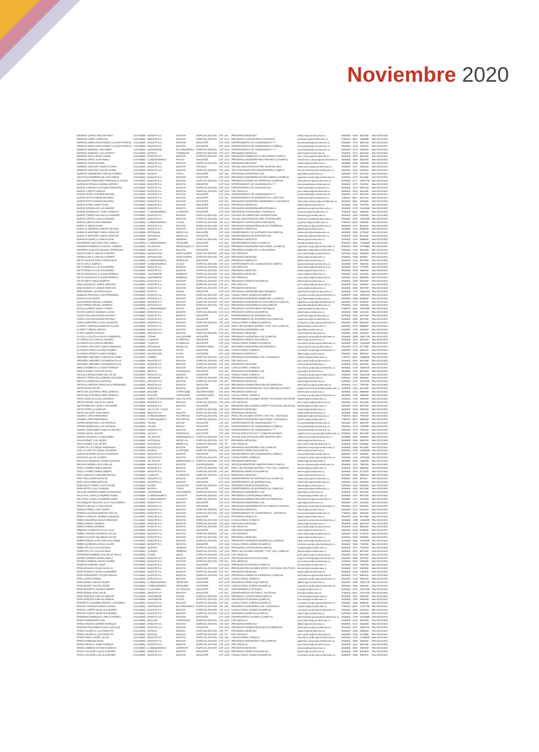Noviembre 2020
| MORENO GOMEZ HECTOR RAUL | COLOMBIA | BOGOTA D.C. | BOGOTA | ESPECIALIZACION | CAT_ASI | PREGRADO MEDICINA | medicina@unimilitar.edu.co | 6500000 - 2048 | 3567200 | Res 0010/2020 |
| MORENO LOPEZ CAROLINA | COLOMBIA | BOGOTA D.C. | BOGOTA | ESPECIALIZACION | CAT_AUX | PREGRADO CONTADURIA A DISTANCIA | cpdistancia@unimilitar.edu.co | 7480333 - 6841 | 4463008 | Res 0010/2020 |
| MORENO MARULANDA MARIA CLAUDIA PATRICIA | COLOMBIA | BOGOTA D.C. | BOGOTA | MAGISTER | CAT_ASO | DEPARTAMENTO DE HUMANIDADES **** | humanidades@unimilitar.edu.co | 6500000 - 3179 | 3870400 | Res 0010/2020 |
| MORENO MARULANDA MARIA CLAUDIA PATRICIA | COLOMBIA | BOGOTA D.C. | BOGOTA | MAGISTER | CAT_ASO | DEPARTAMENTO DE HUMANIDADES CAMPUS | humanidades@unimilitar.edu.co | 6500000 - 3179 | 1935200 | Res 0010/2020 |
| MORENO MORENO LINA MARIA | COLOMBIA | SANTANDER | BUCARAMANGA | ESPECIALIZACION | CAT_AUX | DEPARTAMENTO DE HUMANIDADES **** | humanidades@unimilitar.edu.co | 6500000 - 3179 | 2960000 | Res 0010/2020 |
| MORENO MORENO LUIS AGAPITO | COLOMBIA | BOYACA | TURMEQUE | ESPECIALIZACION | CAT_AUX | PREGRADO DERECHO | derecho@unimilitar.edu.co | 6500000 - 1244 | 5624000 | Res 0010/2020 |
| MORENO NIEZA JENNY ISABEL | COLOMBIA | BOGOTA D.C. | BOGOTA | ESPECIALIZACION | CAT_ASO | PREGRADO ADMON DE LA SEGURIDAD CAMPUS | asso.campus@unimilitar.edu.co | 6500000 - 3093 | 3870400 | Res 0010/2020 |
| MORENO ORTIZ JUAN PABLO | COLOMBIA | CUNDINAMARCA | PACHO | MAGISTER | CAT_AUX | PREGRADO INGENIERIA MECATRONICA (CAMPUS) | mecatronica.campus@unimilitar.edu.co | 6500000 - 3009 | 9620000 | Res 0010/2020 |
| MORENO SAENZ ROGER | COLOMBIA | BOGOTA D.C. | BOGOTA | ESPECIALIZACION | CAT_AUX | PREGRADO MEDICINA | medicina@unimilitar.edu.co | 6500000 - 2048 | 4440000 | Res 0010/2020 |
| MORENO SANCHEZ JAIME OCTAVIO | COLOMBIA | BOGOTA D.C. | BOGOTA | TECNICO | CAT_AUX | TECNOLOGIA ATENCION PRE HOSPITALARIA | medicina.social@unimilitar.edu.co | 6500000 - 3197 | 2960000 | Res 0010/2020 |
| MORENO SANCHEZ OSCAR JAVIER | COLOMBIA | BOGOTA D.C. | BOGOTA | ESPECIALIZACION | CAT_AUX | SECCION BIENESTAR UNIVERSITARIO CAMPUS | seccion.bienestar@unimilitar.edu.co | 6500000 - 3310 | 5328000 | Res 0010/2020 |
| MORENO SARMIENTO CARLOS ANDRES | COLOMBIA | BOYACA | TUNJA | MAGISTER | CAT_ASI | PREGRADO INGENIERIA CIVIL | ingcivil@unimilitar.edu.co | 6500000 - 1276 | 2675400 | Res 0010/2020 |
| MOSCOSO BARRERA WILLIAM DANIEL | COLOMBIA | BOGOTA D.C. | BOGOTA | MAGISTER | CAT_ASO | PREGRADO INGENIERIA DE MULTIMEDIA (CAMPUS) | ingenieria.campus@unimilitar.edu.co | 6500000 - 3247 | 5613380 | Res 0010/2020 |
| MOSQUERA FERNANDEZ FRANCISCO JAVIER | COLOMBIA | BOGOTA D.C. | BOGOTA | ESPECIALIZACION | CAT_ASO | PREGRADO ADMON DE EMPRESAS (CAMPUS) | administracion@unimilitar.edu.co | 6500000 - 1317 | 10837120 | Res 0010/2020 |
| MUÑOZ BUITRAGO DARWIN ARTURO | COLOMBIA | BOGOTA D.C. | BOGOTA | MAGISTER | CAT_ASO | DEPARTAMENTO DE HUMANIDADES **** | humanidades@unimilitar.edu.co | 6500000 - 3179 | 7353760 | Res 0010/2020 |
| MUÑOZ CHIPATECUA EDWIN FERNANDO | COLOMBIA | BOGOTA D.C. | BOGOTA | ESPECIALIZACION | CAT_AUX | DEPARTAMENTO DE MATEMATICAS | matematicas@unimilitar.edu.co | 6500000 - 1520 | 9095440 | Res 0010/2020 |
| MUÑOZ CORTES HAROLD | COLOMBIA | BOGOTA D.C. | BOGOTA | ESPECIALIZACION | CAT_AUX | ESP. MEDICAS | post.medicina@unimilitar.edu.co | 6500000 - 2042 | 4644480 | Res 0010/2020 |
| MUÑOZ MURILLO EDWIN ARTURO | COLOMBIA | BOGOTA D.C. | BOGOTA | MAGISTER | CAT_ASO | DEPARTAMENTO DE HUMANIDADES **** | humanidades@unimilitar.edu.co | 6500000 - 3179 | 3870400 | Res 0010/2020 |
| MUÑOZ REYES FABIAN RICARDO | COLOMBIA | BOGOTA D.C. | BOGOTA | MAGISTER | CAT_ASI | DEPARTAMENTO DE MATEMATICAS - DIST 2013 | matematicas@unimilitar.edu.co | 7480333 - 6841 | 9621440 | Res 0010/2020 |
| MUÑOZ REYES FABIAN RICARDO | COLOMBIA | BOGOTA D.C. | BOGOTA | MAGISTER | CAT_ASI | PREGRADO INGENIERIA INFORMATICA A DISTANCIA | informatica.distancia@unimilitar.edu.co | 6500000 - 8001 | 2407860 | Res 0010/2020 |
| MUÑOZ RIAÑO JAIME ELKIM | COLOMBIA | BOGOTA D.C. | BOGOTA | MAGISTER | CAT_ASO | PREGRADO DERECHO | derecho@unimilitar.edu.co | 6500000 - 1244 | 7353760 | Res 0010/2020 |
| MUÑOZ RODRIGUEZ ALEJANDRO | COLOMBIA | BOGOTA D.C. | BOGOTA | MAGISTER | CAT_ASO | PREGRADO INGENIERIA MECATRONICA | ingmecatronica@unimilitar.edu.co | 6500000 - 1279 | 13449640 | Res 0010/2020 |
| MUÑOZ RODRIGUEZ YENNY MARILYN | COLOMBIA | CUNDINAMARCA | GUATAVITA | MAGISTER | CAT_ASO | PREGRADO CONTADURIA A DISTANCIA | cpdistancia@unimilitar.edu.co | 7480333 - 6841 | 3483360 | Res 0010/2020 |
| MUÑOZ TORRES WILSON ALEXANDER | COLOMBIA | BOGOTA D.C. | BOGOTA | ESPECIALIZACION | CAT_AUX | DIVISION DE BIENESTAR UNIVERSITARIO | bienestar@unimilitar.edu.co | 6500000 - 1060 | 5328000 | Res 0010/2020 |
| MUÑOZ ZAPATA LUIS ALEJANDRO | COLOMBIA | BOGOTA D.C. | BOGOTA | ESPECIALIZACION | CAT_AUX | TECNOLOGIA ATENCION PRE HOSPITALARIA | medicina.social@unimilitar.edu.co | 6500000 - 3197 | 12950000 | Res 0010/2020 |
| MURCIA GRACIA ANA TRINIDAD | COLOMBIA | CUNDINAMARCA | CAJICA | ESPECIALIZACION | CAT_AUX | PREGRADO CONTADURIA A DISTANCIA | cpdistancia@unimilitar.edu.co | 7480333 - 6841 | 5328000 | Res 0010/2020 |
| MURILLO JORGE ISAAC | COLOMBIA | BOGOTA D.C. | BOGOTA | ESPECIALIZACION | CAT_AUX | PREGRADO ADMINISTRACION DE EMPRESAS | administracion@unimilitar.edu.co | 6500000 - 1317 | 5624000 | Res 0010/2020 |
| MURILLO HERRERA MARTHA HELENA | COLOMBIA | BOGOTA D.C. | BOGOTA | ESPECIALIZACION | CAT_AUX | PREGRADO DERECHO | derecho@unimilitar.edu.co | 6500000 - 1244 | 8288000 | Res 0010/2020 |
| MURILLO MARTINEZ SOFIA LEONILDE | COLOMBIA | ANTIOQUIA | MEDELLIN | MAGISTER | CAT_ASO | DEPARTAMENTO DE MATEMATICAS (CAMPUS) | matematicas@unimilitar.edu.co | 6500000 - 3055 | 3775640 | Res 0010/2020 |
| MURILLO MARTINEZ SOFIA LEONILDE | COLOMBIA | ANTIOQUIA | MEDELLIN | MAGISTER | CAT_ASO | DEPARTAMENTO DE MATEMATICAS | matematicas@unimilitar.edu.co | 6500000 - 1520 | 5613380 | Res 0010/2020 |
| NARANJO MURILLO MARIA GLENI | COLOMBIA | QUINDIO | ARMENIA | ESPECIALIZACION | CAT_AUX | PREGRADO DERECHO | derecho@unimilitar.edu.co | 6500000 - 1244 | 8288000 | Res 0010/2020 |
| NAVARRETE QUECHAN IVAN CAMILO | COLOMBIA | CUNDINAMARCA | ZIPAQUIRA | MAGISTER | CAT_ASI | DEPARTAMENTO FISICA (CAMPUS) | fisica@unimilitar.edu.co | 6500000 - 3052 | 12198640 | Res 0010/2020 |
| NAVARRO ROMERO ELISA DEL CARMEN | COLOMBIA | ATLANTICO | BARRANQUILLA | MAGISTER | CAT_ASO | PREGRADO INGENIERIA INDUSTRIAL (CAMPUS) | ingenieria.campus@unimilitar.edu.co | 6500000 - 3245 | 12578800 | Res 0010/2020 |
| NAVARRO SANCHEZ MANUEL FERNANDO | COLOMBIA | BOGOTA D.C. | BOGOTA | MAGISTER | CAT_ASO | PREGRADO ADMON DE LA SEGURIDAD | seguridad.integral@unimilitar.edu.co | 6500000 - 1346 | 3870400 | Res 0010/2020 |
| NIEBLES POLO CARLOS ALBERTO | COLOMBIA | MAGDALENA | SANTA MARTA | ESPECIALIZACION | CAT_ASO | ESP. MEDICAS | post.medicina@unimilitar.edu.co | 6500000 - 2042 | 3483360 | Res 0010/2020 |
| NIEBLES POLO CARLOS ALBERTO | COLOMBIA | MAGDALENA | SANTA MARTA | ESPECIALIZACION | CAT_ASO | PREGRADO MEDICINA | medicina@unimilitar.edu.co | 6500000 - 2048 | 967680 | Res 0010/2020 |
| NIETO ASSACIA PAOLO FRANCISCO | COLOMBIA | CUNDINAMARCA | NEMOCON | MAGISTER | CAT_ASO | PREGRADO DERECHO | derecho@unimilitar.edu.co | 6500000 - 1244 | 5613380 | Res 0010/2020 |
| NIETO AYALA MARTHA | COLOMBIA | CUNDINAMARCA | CAJICA | ESPECIALIZACION | CAT_AUX | DEPARTAMENTO DE HUMANIDADES CAMPUS | humanidades@unimilitar.edu.co | 6500000 - 3179 | 2960000 | Res 0010/2020 |
| NIETO BONILLA LUIS ALEJANDRO | COLOMBIA | BOGOTA D.C. | BOGOTA | ESPECIALIZACION | CAT_AUX | ESP. MEDICAS | post.medicina@unimilitar.edu.co | 6500000 - 2042 | 1776000 | Res 0010/2020 |
| NIETO BONILLA LUIS ALEJANDRO | COLOMBIA | BOGOTA D.C. | BOGOTA | ESPECIALIZACION | CAT_AUX | PREGRADO MEDICINA | medicina@unimilitar.edu.co | 6500000 - 2048 | 2960000 | Res 0010/2020 |
| NIETO GONZALEZ CLAUDIA PATRICIA | COLOMBIA | SANTANDER | BARBOSA | ESPECIALIZACION | CAT_ASO | PREGRADO MEDICINA | medicina@unimilitar.edu.co | 6500000 - 2048 | 1935200 | Res 0010/2020 |
| NIETO GONZALEZ CLAUDIA PATRICIA | COLOMBIA | SANTANDER | BARBOSA | ESPECIALIZACION | CAT_ASO | ESP. MEDICAS | post.medicina@unimilitar.edu.co | 6500000 - 2042 | 5805600 | Res 0010/2020 |
| NIETO NIETO SONIA MARITZA | COLOMBIA | BOGOTA D.C. | BOGOTA | ESPECIALIZACION | CAT_AUX | PREGRADO DERECHO(CAMPUS) | derecho@unimilitar.edu.co | 6500000 - 3199 | 5920000 | Res 0010/2020 |
| NIÑO GONZALEZ JORGE ERNESTO | COLOMBIA | BOGOTA D.C. | BOGOTA | ESPECIALIZACION | CAT_ASI | ESP. MEDICAS | post.medicina@unimilitar.edu.co | 6500000 - 2042 | 5350800 | Res 0010/2020 |
| NIÑO GONZALEZ JORGE ERNESTO | COLOMBIA | BOGOTA D.C. | BOGOTA | ESPECIALIZACION | CAT_ASI | PREGRADO MEDICINA | medicina@unimilitar.edu.co | 6500000 - 2048 | 3567200 | Res 0010/2020 |
| NIÑO SIERRA LUIS FRANCISCO | COLOMBIA | BOYACA | NOBSA | MAGISTER | CAT_ASO | PREGRADO INGENIERIA MECATRONICA | ingmecatronica@unimilitar.edu.co | 6500000 - 1279 | 16062160 | Res 0010/2020 |
| NORIEGA PACHECO LUIS FERNANDO | COLOMBIA | BOGOTA D.C. | BOGOTA | ESPECIALIZACION | CAT_AUX | CONSULTORIO JURIDICO(CAMPUS) | consultorio.juridico@unimilitar.edu.co | 6500000 - 3206 | 10952000 | Res 0010/2020 |
| NOSSA SILVA DANIEL | COLOMBIA | BOGOTA D.C. | BOGOTA | ESPECIALIZACION | CAT_AUX | PREGRADO INGENIERIA AMBIENTAL (CAMPUS) | ing.ambiental@unimilitar.edu.co | 6500000 - 3008 | 8288000 | Res 0010/2020 |
| NOVA PARDO MIGUEL ALFREDO | COLOMBIA | BOGOTA D.C. | BOGOTA | ESPECIALIZACION | CAT_AUX | PREGRADO INGENIERIA DE MULTIMEDIA (CAMPUS) | ingenieria.campus@unimilitar.edu.co | 6500000 - 3247 | 6290000 | Res 0010/2020 |
| NOVA PARDO MIGUEL ALFREDO | COLOMBIA | BOGOTA D.C. | BOGOTA | ESPECIALIZACION | CAT_AUX | PREGRADO INGENIERIA EN MULTIMEDIA | ingmultimedia@unimilitar.edu.co | 6500000 - 1283 | 4292000 | Res 0010/2020 |
| NOVOA SUAREZ NANCY YADIRA | COLOMBIA | CUNDINAMARCA | PACHO | MAGISTER | CAT_AUX | PREGRADO CONTADURIA A DISTANCIA | cpdistancia@unimilitar.edu.co | 7480333 - 6841 | 10450080 | Res 0010/2020 |
| NOVOA SUAREZ SANDRA LILIANA | COLOMBIA | BOGOTA D.C. | BOGOTA | ESPECIALIZACION | CAT_AUX | PREGRADO DERECHO(CAMPUS) | derecho@unimilitar.edu.co | 6500000 - 3199 | 5624000 | Res 0010/2020 |
| OJEDA OTALORA INGRID MAYERLY | COLOMBIA | BOGOTA D.C. | BOGOTA | MAGISTER | CAT_ASI | DEPARTAMENTO DE MATEMATICAS | matematicas@unimilitar.edu.co | 6500000 - 1520 | 9975360 | Res 0010/2020 |
| OJEDA OTALORA INGRID MAYERLY | COLOMBIA | BOGOTA D.C. | BOGOTA | MAGISTER | CAT_ASI | DEPARTAMENTO DE MATEMATICAS (CAMPUS) | matematicas@unimilitar.edu.co | 6500000 - 3055 | 9975360 | Res 0010/2020 |
| OJEDA QUINTERO JULIAN MAURICIO | COLOMBIA | BOGOTA D.C. | BOGOTA | ESPECIALIZACION | CAT_AUX | CONSULTORIO JURIDICO(CAMPUS) | consultorio.juridico@unimilitar.edu.co | 6500000 - 3206 | 5624000 | Res 0010/2020 |
| OLARTE CARDENAS MARTHA LILIANA | COLOMBIA | BOGOTA D.C. | BOGOTA | MAGISTER | CAT_ASO | PREG. RELACIONES INTERN. Y EST. POL (CAMPUS) | relinternal@unimilitar.edu.co | 6500000 - 3033 | 8288000 | Res 0010/2020 |
| OLARTE TORRES SERGIO | COLOMBIA | BOGOTA D.C. | BOGOTA | MAGISTER | CAT_ASI | PREGRADO INGENIERIA CIVIL | ingcivil@unimilitar.edu.co | 6500000 - 1276 | 4304820 | Res 0010/2020 |
| OLAYA JURADO JESSICA | COLOMBIA | BOGOTA D.C. | BOGOTA | ESPECIALIZACION | CAT_AUX | PREGRADO MEDICINA | medicina@unimilitar.edu.co | 6500000 - 2048 | 2960000 | Res 0010/2020 |
| OLIVELLA ZULETA CARLOS HUMBERTO | COLOMBIA | CESAR | VALLEDUPAR | MAGISTER | CAT_ASO | PREGRADO INGENIERIA CIVIL(CAMPUS) | ingenieria.campus@unimilitar.edu.co | 6500000 - 3008 | 10837120 | Res 0010/2020 |
| OLIVEROS AYA CARLOS ANDRES | COLOMBIA | CAQUETA | FLORENCIA | MAGISTER | CAT_ASO | PREGRADO DERECHO(CAMPUS) | derecho@unimilitar.edu.co | 6500000 - 3199 | 3870400 | Res 0010/2020 |
| OLIVEROS AYA CARLOS ANDRES | COLOMBIA | CAQUETA | FLORENCIA | MAGISTER | CAT_ASO | CONSULTORIO JURIDICO(CAMPUS) | consultorio.juridico@unimilitar.edu.co | 6500000 - 3206 | 13449640 | Res 0010/2020 |
| OLIVEROS HINCAPIE JORGE ARMANDO | COLOMBIA | ANTIOQUIA | MEDELLIN | UNIVERSITARIO | CAT_ASI | PREGRADO INGENIERIA MECATRONICA | ingmecatronica@unimilitar.edu.co | 6500000 - 1279 | 6777680 | Res 0010/2020 |
| OLIVEROS PEREZ ALVARO ANDRES | COLOMBIA | MAGDALENA | PLATO | MAGISTER | CAT_ASO | CONSULTORIO JURIDICO | consultorio.juridico@unimilitar.edu.co | 6500000 - 1239 | 9095440 | Res 0010/2020 |
| OLIVEROS PEREZ ALVARO ANDRES | COLOMBIA | MAGDALENA | PLATO | MAGISTER | CAT_ASO | PREGRADO DERECHO | derecho@unimilitar.edu.co | 6500000 - 1244 | 3870400 | Res 0010/2020 |
| ORDOÑEZ ORDOÑEZ CHRISTIAN LARRY | COLOMBIA | NARIÑO | PASTO | ESPECIALIZACION | CAT_AUX | PREGRADO INGENIERIA CIVIL A DISTANCIA | icdistancia@unimilitar.edu.co | 7480333 - 6841 | 11988000 | Res 0010/2020 |
| ORDOÑEZ ORDOÑEZ LEONARDO ELIAS | COLOMBIA | BOGOTA D.C. | BOGOTA | ESPECIALIZACION | CAT_ASO | ESP. MEDICAS | post.medicina@unimilitar.edu.co | 6500000 - 2042 | 4644480 | Res 0010/2020 |
| ORDOÑEZ ORDOÑEZ LEONARDO ELIAS | COLOMBIA | BOGOTA D.C. | BOGOTA | ESPECIALIZACION | CAT_ASO | PREGRADO MEDICINA | medicina@unimilitar.edu.co | 6500000 - 2048 | 3870400 | Res 0010/2020 |
| ORDUZ BARRETO CLAUDIA PATRICIA | COLOMBIA | BOGOTA D.C. | BOGOTA | ESPECIALIZACION | CAT_ASO | CONSULTORIO JURIDICO | consultorio.juridico@unimilitar.edu.co | 6500000 - 1239 | 16062160 | Res 0010/2020 |
| ORDUZ GOMEZ JOHN OCTAVIO | COLOMBIA | BOYACA | SOGAMOSO | MAGISTER | CAT_ASI | PREGRADO INGENIERIA CIVIL | ingcivil@unimilitar.edu.co | 6500000 - 1276 | 8224600 | Res 0010/2020 |
| ORJUELA BOSSA MARIA DEL PILAR | COLOMBIA | BOGOTA D.C. | BOGOTA | MAGISTER | CAT_ASO | CONSULTORIO JURIDICO | consultorio.juridico@unimilitar.edu.co | 6500000 - 1239 | 16062160 | Res 0010/2020 |
| OROZCO PEÑALOZA GERMAN EDUARDO | COLOMBIA | ANTIOQUIA | MEDELLIN | ESPECIALIZACION | CAT_AUX | PREGRADO INGENIERIA CIVIL | ingcivil@unimilitar.edu.co | 6500000 - 1276 | 6956000 | Res 0010/2020 |
| ORTEGA CARDENAS ALFONSO | COLOMBIA | BOGOTA D.C. | BOGOTA | ESPECIALIZACION | CAT_TIT | PREGRADO DERECHO | derecho@unimilitar.edu.co | 6500000 - 1244 | 15115520 | Res 0010/2020 |
| ORTEGA HURTADO FRANCISCO FERNANDO | COLOMBIA | BOGOTA D.C. | BOGOTA | MAGISTER | CAT_ASO | PREGRADO ADMINISTRACION DE EMPRESAS | administracion@unimilitar.edu.co | 6500000 - 1317 | 7353760 | Res 0010/2020 |
| ORTIZ DIEGO FELIPE | COLOMBIA | BOGOTA D.C. | BOGOTA | MAGISTER | CAT_ASO | PREGRADO INGENIERIA DE TELECOMUNICACIONES | ingtelecomunicaciones@unimilitar.edu.co | 6500000 - 1282 | 5613380 | Res 0010/2020 |
| ORTIZ BALLESTEROS ARIEL MARCIAL | COLOMBIA | BOLIVAR | CARTAGENA | UNIVERSITARIO | CAT_AUX | PREGRADO DERECHO | derecho@unimilitar.edu.co | 6500000 - 1244 | 8288000 | Res 0010/2020 |
| ORTIZ BALLESTEROS ARIEL MARCIAL | COLOMBIA | BOLIVAR | CARTAGENA | UNIVERSITARIO | CAT_AUX | CONSULTORIO JURIDICO | consultorio.juridico@unimilitar.edu.co | 6500000 - 1239 | 4958000 | Res 0010/2020 |
| ORTIZ CONCHA HUGO MAURICIO | COLOMBIA | NORTE DE SANTANDER | SAN CALIXTO | MAGISTER | CAT_AUX | PREGRADO RELACIONES INTER Y ESTUDIOS POLITICOS | relinternal@unimilitar.edu.co | 6500000 - 1344 | 2960000 | Res 0010/2020 |
| ORTIZ ESPINEL DOUGLAS OMAR | COLOMBIA | BOGOTA D.C. | BOGOTA | ESPECIALIZACION | CAT_ASO | ESP. MEDICAS | post.medicina@unimilitar.edu.co | 6500000 - 2042 | 4644480 | Res 0010/2020 |
| ORTIZ MORALES JENNY CATHERINE | COLOMBIA | BOGOTA D.C. | BOGOTA | MAGISTER | CAT_ASI | PREGRADO RELACIONES INTER Y ESTUDIOS POLITICOS | relinternal@unimilitar.edu.co | 6500000 - 1344 | 3567200 | Res 0010/2020 |
| ORTIZ PORTILLA MARISOL | COLOMBIA | VALLE DEL CAUCA | CALI | ESPECIALIZACION | CAT_AUX | PREGRADO MEDICINA | medicina@unimilitar.edu.co | 6500000 - 2048 | 2960000 | Res 0010/2020 |
| ORTIZ SALAZAR JUAN PABLO | COLOMBIA | BOGOTA D.C. | BOGOTA | ESPECIALIZACION | CAT_ASO | PREGRADO MEDICINA | medicina@unimilitar.edu.co | 6500000 - 2048 | 1935200 | Res 0010/2020 |
| OSORIO LOPEZ BERNARDO | COLOMBIA | CUNDINAMARCA | FACATATIVA | ESPECIALIZACION | CAT_AUX | PREG. RELACIONES INTER Y EST. POL. DISTANCIA | riepdistancia@unimilitar.edu.co | 7480333 - 6841 | 7992000 | Res 0010/2020 |
| OSORIO LOPEZ BERNARDO | COLOMBIA | CUNDINAMARCA | FACATATIVA | ESPECIALIZACION | CAT_AUX | PREGRADO INGENIERIA INDUSTRIAL A DISTANCIA | iidistancia@unimilitar.edu.co | 7480333 - 6841 | 3996000 | Res 0010/2020 |
| OSPINA BARRAGAN LUIS ANTONIO | COLOMBIA | TOLIMA | IBAGUE | MAGISTER | CAT_ASI | DEPARTAMENTO DE HUMANIDADES **** | humanidades@unimilitar.edu.co | 6500000 - 3179 | 3567200 | Res 0010/2020 |
| OSPINA BARRAGAN LUIS ANTONIO | COLOMBIA | TOLIMA | IBAGUE | MAGISTER | CAT_ASI | DEPARTAMENTO DE HUMANIDADES CAMPUS | humanidades@unimilitar.edu.co | 6500000 - 3179 | 1783600 | Res 0010/2020 |
| OSPINA HERNANDEZ CARLOS ARTURO | COLOMBIA | BOGOTA D.C. | BOGOTA | MAGISTER | CAT_ASO | DEPARTAMENTO DE HUMANIDADES **** | humanidades@unimilitar.edu.co | 6500000 - 3179 | 7353760 | Res 0010/2020 |
| OSPINA NAVAS JASSER | COLOMBIA | CALDAS | MANIZALES | MAGISTER | CAT_ASO | TECNOLOGIA EN ELECT Y COMUNICACIONES | ingtelecomunicaciones@unimilitar.edu.co | 6500000 - 1282 | 5613380 | Res 0010/2020 |
| OSPINA STAAEDN LILIANA MARIA | COLOMBIA | ATLANTICO | BARRANQUILLA | ESPECIALIZACION | CAT_AUX | TECNOLOGIA ATENCION PRE HOSPITALARIA | medicina.social@unimilitar.edu.co | 6500000 - 3197 | 2960000 | Res 0010/2020 |
| OSSA GOMEZ LUIS JAVIER | COLOMBIA | ANTIOQUIA | MEDELLIN | ESPECIALIZACION | CAT_TIT | PREGRADO MEDICINA | medicina@unimilitar.edu.co | 6500000 - 2048 | 2699200 | Res 0010/2020 |
| OSSA GOMEZ LUIS JAVIER | COLOMBIA | ANTIOQUIA | MEDELLIN | ESPECIALIZACION | CAT_TIT | ESP. MEDICAS | post.medicina@unimilitar.edu.co | 6500000 - 2042 | 6478080 | Res 0010/2020 |
| OTERO TELLEZ DIEGO FERNANDO | COLOMBIA | BOGOTA D.C. | BOGOTA | MAGISTER | CAT_ASO | PREGRADO INGENIERIA CIVIL(CAMPUS) | ingenieria.campus@unimilitar.edu.co | 6500000 - 3008 | 5613380 | Res 0010/2020 |
| OVALLE USECHE JORGE EDUARDO | COLOMBIA | BOYACA | GUATEQUE | ESPECIALIZACION | CAT_AUX | PREGRADO DERECHO(CAMPUS) | derecho@unimilitar.edu.co | 6500000 - 3199 | 10286000 | Res 0010/2020 |
| OVIEDO BOTERO SILVIA CONSTANZA | COLOMBIA | BOGOTA D.C. | BOGOTA | MAGISTER | CAT_AUX | DEPARTAMENTO DE HUMANIDADES CAMPUS | humanidades@unimilitar.edu.co | 6500000 - 3179 | 1628000 | Res 0010/2020 |
| PACHECO GALVIS YILIBER | COLOMBIA | BOGOTA D.C. | BOGOTA | ESPECIALIZACION | CAT_AUX | CONSULTORIO JURIDICO | consultorio.juridico@unimilitar.edu.co | 6500000 - 1239 | 12950000 | Res 0010/2020 |
| PACHECO MARQUEZ JAVIER ALFONSO | COLOMBIA | ATLANTICO | BARRANQUILLA | ESPECIALIZACION | CAT_AUX | PREGRADO MEDICINA | medicina@unimilitar.edu.co | 6500000 - 2048 | 1480000 | Res 0010/2020 |
| PACHON SIERRA JUAN CARLOS | COLOMBIA | BOGOTA D.C. | BOGOTA | UNIVERSITARIO | CAT_AUX | SECCION BIENESTAR UNIVERSITARIO CAMPUS | seccion.bienestar@unimilitar.edu.co | 6500000 - 3310 | 7992000 | Res 0010/2020 |
| PADILLA PEREZ MARIA XIMENA | COLOMBIA | BOGOTA D.C. | BOGOTA | ESPECIALIZACION | CAT_ASI | PREG. RELACIONES INTERN. Y EST. POL (CAMPUS) | relinternal@unimilitar.edu.co | 6500000 - 3033 | 9988160 | Res 0010/2020 |
| PADILLA PEREZ MARIA XIMENA | COLOMBIA | BOGOTA D.C. | BOGOTA | ESPECIALIZACION | CAT_ASI | PREGRADO DERECHO(CAMPUS) | derecho@unimilitar.edu.co | 6500000 - 3199 | 5172440 | Res 0010/2020 |
| PAEZ GONZALEZ ADRIANA MILENA | COLOMBIA | CAQUETA | FLORENCIA | ESPECIALIZACION | CAT_AUX | PREGRADO MEDICINA | medicina@unimilitar.edu.co | 6500000 - 2048 | 2960000 | Res 0010/2020 |
| PAEZ VEGA MARIA MATILDE | COLOMBIA | BOGOTA D.C. | BOGOTA | MAGISTER | CAT_ASO | DEPARTAMENTO DE MATEMATICAS (CAMPUS) | matematicas@unimilitar.edu.co | 6500000 - 3055 | 387040 | Res 0010/2020 |
| PAEZ VEGA MARIA MATILDE | COLOMBIA | BOGOTA D.C. | BOGOTA | MAGISTER | CAT_ASO | DEPARTAMENTO DE MATEMATICAS | matematicas@unimilitar.edu.co | 6500000 - 1520 | 6482920 | Res 0010/2020 |
| PAINCHAULT PEREZ JULIO CESAR | COLOMBIA | SUCRE | SINCELEJO | ESPECIALIZACION | CAT_AUX | PREGRADO DERECHO(CAMPUS) | derecho@unimilitar.edu.co | 6500000 - 3199 | 2960000 | Res 0010/2020 |
| PAIPA REYES LINA YOVANNA | COLOMBIA | BOYACA | TUNJA | MAGISTER | CAT_ASO | DEPARTAMENTO DE MATEMATICAS (CAMPUS) | matematicas@unimilitar.edu.co | 6500000 - 3055 | 5613380 | Res 0010/2020 |
| PALACIO HERRERA MARIO ALEXANDER | COLOMBIA | SANTANDER | SAN ANDRES | ESPECIALIZACION | CAT_AUX | PREGRADO INGENIERIA CIVIL | ingcivil@unimilitar.edu.co | 6500000 - 1276 | 4625000 | Res 0010/2020 |
| PALACIOS CASAS LEONARDO ADNID | COLOMBIA | CUNDINAMARCA | GACHETA | ESPECIALIZACION | CAT_AUX | PREGRADO CONTADURIA(CAMPUS) | contaduria@unimilitar.edu.co | 6500000 - 3191 | 5624000 | Res 0010/2020 |
| PALACIOS CASAS LEONARDO ADNID | COLOMBIA | CUNDINAMARCA | GACHETA | ESPECIALIZACION | CAT_AUX | PREGRADO ADMINISTRACION DE EMPRESAS | administracion@unimilitar.edu.co | 6500000 - 1317 | 4292000 | Res 0010/2020 |
| PALOMEQUE SANCHEZ ZULLY ALEXANDRA | COLOMBIA | BOGOTA D.C. | BOGOTA | MAGISTER | CAT_AUX | PREGRADO INGENIERIA CIVIL | ingcivil@unimilitar.edu.co | 6500000 - 1276 | 2220000 | Res 0010/2020 |
| PANTOJA ROJAS LILIANA MARIA | COLOMBIA | BOGOTA D.C. | BOGOTA | MAGISTER | CAT_AUX | PREGRADO INGENIERIA DE MULTIMEDIA (CAMPUS) | ingenieria.campus@unimilitar.edu.co | 6500000 - 3247 | 2902800 | Res 0010/2020 |
| PARADA PEREZ JOSE RAFAEL | COLOMBIA | BOGOTA D.C. | BOGOTA | ESPECIALIZACION | CAT_AUX | PREGRADO DERECHO | derecho@unimilitar.edu.co | 6500000 - 1244 | 5624000 | Res 0010/2020 |
| PARADA VIZCAINO MARTHA CECILIA | COLOMBIA | BOGOTA D.C. | BOGOTA | ESPECIALIZACION | CAT_AUX | DEPARTAMENTO DE HUMANIDADES - DISTANCIA | humanidades@unimilitar.edu.co | 7480333 - 6841 | 2664000 | Res 0010/2020 |
| PARDO CARVAJAL ANDRES GIOVANNI | COLOMBIA | BOGOTA D.C. | BOGOTA | MAGISTER | CAT_ASO | PREGRADO DERECHO | derecho@unimilitar.edu.co | 6500000 - 1244 | 5613080 | Res 0010/2020 |
| PARDO FIGUEROA DIEGO ARMANDO | COLOMBIA | BOGOTA D.C. | BOGOTA | ESPECIALIZACION | CAT_AUX | CONSULTORIO JURIDICO | consultorio.juridico@unimilitar.edu.co | 6500000 - 1239 | 12284000 | Res 0010/2020 |
| PARDO PARDO GERMAN | COLOMBIA | BOGOTA D.C. | BOGOTA | ESPECIALIZACION | CAT_ASO | PREGRADO MEDICINA | medicina@unimilitar.edu.co | 6500000 - 2048 | 3870400 | Res 0010/2020 |
| PARDO PARDO GERMAN | COLOMBIA | BOGOTA D.C. | BOGOTA | ESPECIALIZACION | CAT_ASO | ESP. MEDICAS | post.medicina@unimilitar.edu.co | 6500000 - 2042 | 5805600 | Res 0010/2020 |
| PAREDES GARAVITO OLGA LUCIA | COLOMBIA | BOGOTA D.C. | BOGOTA | MAGISTER | CAT_ASI | PREGRADO MEDICINA | medicina@unimilitar.edu.co | 6500000 - 2048 | 9185840 | Res 0010/2020 |
| PARRA CAICEDO MAURICIO ALEXIS | COLOMBIA | BOGOTA D.C. | BOGOTA | ESPECIALIZACION | CAT_ASI | ESP. MEDICAS | post.medicina@unimilitar.edu.co | 6500000 - 2042 | 2140320 | Res 0010/2020 |
| PARRA CAICEDO MAURICIO ALEXIS | COLOMBIA | BOGOTA D.C. | BOGOTA | ESPECIALIZACION | CAT_ASI | PREGRADO MEDICINA | medicina@unimilitar.edu.co | 6500000 - 2048 | 5350800 | Res 0010/2020 |
| PARRA PEÑUELA HECTOR GUILLERMO | COLOMBIA | BOGOTA D.C. | BOGOTA | ESPECIALIZACION | CAT_AUX | PREGRADO INGENIERIA BIOMEDICA (CAMPUS) | ing.biomedica@unimilitar.edu.co | 6500000 - 3008 | 12284000 | Res 0010/2020 |
| PARRA QUIÑONES JESUS JAVIER | COLOMBIA | BOGOTA D.C. | BOGOTA | MAGISTER | CAT_ASO | CONSULTORIO JURIDICO(CAMPUS) | consultorio.juridico@unimilitar.edu.co | 6500000 - 3206 | 7353760 | Res 0010/2020 |
| PARRA TELLEZ LUIS ALFONSO | COLOMBIA | QUINDIO | ARMENIA | ESPECIALIZACION | CAT_ASO | PREGRADO CONTADURIA(CAMPUS) | contaduria@unimilitar.edu.co | 6500000 - 3191 | 7353760 | Res 0010/2020 |
| PARRA TELLEZ LUIS ALFONSO | COLOMBIA | QUINDIO | ARMENIA | ESPECIALIZACION | CAT_ASO | PREG. RELACIONES INTERN. Y EST. POL (CAMPUS) | relinternal@unimilitar.edu.co | 6500000 - 3033 | 3870400 | Res 0010/2020 |
| PATERNINA ROMERO OSCAR DE JESUS | COLOMBIA | SUCRE | SINCE | ESPECIALIZACION | CAT_ASO | ESP. MEDICAS | post.medicina@unimilitar.edu.co | 6500000 - 2042 | 4644480 | Res 0010/2020 |
| PATIÑO RAMIREZ MARIA CAMILA | COLOMBIA | BOGOTA D.C. | BOGOTA | ESPECIALIZACION | CAT_AUX | PREGRADO BIOLOGIA APLICADA | programa.biologia@unimilitar.edu.co | 6500000 - 3085 | 4292000 | Res 0010/2020 |
| PEDRAZA BERNAL ANGELA MARIA | COLOMBIA | BOGOTA D.C. | BOGOTA | ESPECIALIZACION | CAT_ASI | ESP. MEDICAS | post.medicina@unimilitar.edu.co | 6500000 - 2042 | 5350800 | Res 0010/2020 |
| PEDRAZA FORERO JAIME | COLOMBIA | BOGOTA D.C. | BOGOTA | MAGISTER | CAT_ASO | PREGRADO ECONOMIA (CAMPUS) | economia@unimilitar.edu.co | 6500000 - 1300 | 7353760 | Res 0010/2020 |
| PEÑA ARAGON CESAR NICOLAS | COLOMBIA | BOGOTA D.C. | BOGOTA | ESPECIALIZACION | CAT_AUX | PREGRADO RELACIONES INTER Y ESTUDIOS POLITICOS | relinternal@unimilitar.edu.co | 6500000 - 1344 | 2960000 | Res 0010/2020 |
| PEÑA FONSECA NUBIA ALEXANDRA | COLOMBIA | BOGOTA D.C. | BOGOTA | ESPECIALIZACION | CAT_ASI | PREGRADO MEDICINA | medicina@unimilitar.edu.co | 6500000 - 2048 | 1783600 | Res 0010/2020 |
| PEÑA HERNANDEZ VICTOR MANUEL | COLOMBIA | BOGOTA D.C. | BOGOTA | ESPECIALIZACION | CAT_ASO | PREGRADO ADMON DE EMPRESAS (CAMPUS) | administracion@unimilitar.edu.co | 6500000 - 1317 | 9095440 | Res 0010/2020 |
| PEÑA LOPEZ MYRIAM | COLOMBIA | BOGOTA D.C. | BOGOTA | MAGISTER | CAT_ASO | CONSULTORIO JURIDICO | consultorio.juridico@unimilitar.edu.co | 6500000 - 1239 | 9095440 | Res 0010/2020 |
| PEÑA MUÑOZ OSCAR JAVIER | COLOMBIA | CUNDINAMARCA | ZIPAQUIRA | MAGISTER | CAT_ASO | PREGRADO DERECHO(CAMPUS) | derecho@unimilitar.edu.co | 6500000 - 3199 | 10837120 | Res 0010/2020 |
| PEÑA MUÑOZ OSCAR JAVIER | COLOMBIA | CUNDINAMARCA | ZIPAQUIRA | MAGISTER | CAT_ASO | CONSULTORIO JURIDICO(CAMPUS) | consultorio.juridico@unimilitar.edu.co | 6500000 - 3206 | 6482920 | Res 0010/2020 |
| PEÑA NEGRETE JAIDER ALBERTO | COLOMBIA | LA GUAJIRA | VILLANUEVA | MAGISTER | CAT_ASI | DEPARTAMENTO DE FISICA | fisica@unimilitar.edu.co | 6500000 - 1523 | 10793780 | Res 0010/2020 |
| PEÑA TRIANA JEAN YECID | COLOMBIA | BOGOTA D.C. | BOGOTA | MAGISTER | CAT_ASI | DEPARTAMENTO DE FISICA - DISTANCIA | fisica@unimilitar.edu.co | 7480333 - 6841 | 12191760 | Res 0010/2020 |
| PEÑA ZAMUDIO CARLOS MANUEL | COLOMBIA | SANTANDER | SUAITA | ESPECIALIZACION | CAT_AUX | PREGRADO CONTADURIA(CAMPUS) | contaduria@unimilitar.edu.co | 6500000 - 3191 | 2960000 | Res 0010/2020 |
| PEÑA ZAMUDIO CARLOS MANUEL | COLOMBIA | SANTANDER | SUAITA | ESPECIALIZACION | CAT_AUX | PREGRADO ECONOMIA (CAMPUS) | economia@unimilitar.edu.co | 6500000 - 1300 | 2960000 | Res 0010/2020 |
| PEÑARETE SANABRIA FREDDY LEONARDO | COLOMBIA | BOGOTA D.C. | BOGOTA | ESPECIALIZACION | CAT_ASI | CONSULTORIO JURIDICO(CAMPUS) | consultorio.juridico@unimilitar.edu.co | 6500000 - 3206 | 9988160 | Res 0010/2020 |
| PEÑUELA GERENA MARTHA SONIA | COLOMBIA | SANTANDER | BUCARAMANGA | ESPECIALIZACION | CAT_ASI | PREGRADO INGENIERIA CIVIL A DISTANCIA | icdistancia@unimilitar.edu.co | 7480333 - 6841 | 12191760 | Res 0010/2020 |
| PEÑUELA ORTIZ DAVID ALEJANDRO | COLOMBIA | BOGOTA D.C. | BOGOTA | ESPECIALIZACION | CAT_AUX | CONSULTORIO JURIDICO(CAMPUS) | consultorio.juridico@unimilitar.edu.co | 6500000 - 3206 | 4292000 | Res 0010/2020 |
| PEÑUELA ORTIZ DAVID ALEJANDRO | COLOMBIA | BOGOTA D.C. | BOGOTA | ESPECIALIZACION | CAT_AUX | PREGRADO DERECHO(CAMPUS) | derecho@unimilitar.edu.co | 6500000 - 3199 | 5624000 | Res 0010/2020 |
| PERDOMO MADRIGAL CAMILO ANDRES | COLOMBIA | BOGOTA D.C. | BOGOTA | MAGISTER | CAT_ASO | DEPARTAMENTO QUIMICA (CAMPUS) | departamento.quimica@unimilitar.edu.co | 6500000 - 1526 | 12578800 | Res 0010/2020 |
| PEREA FERNANDEZ IVAN | COLOMBIA | BOLIVAR | CARTAGENA | ESPECIALIZACION | CAT_AUX | ESP. MEDICAS | post.medicina@unimilitar.edu.co | 6500000 - 2042 | 3552000 | Res 0010/2020 |
| PEREA POSADA GERMAN ENRIQUE | COLOMBIA | BOGOTA D.C. | BOGOTA | ESPECIALIZACION | CAT_AUX | PREGRADO DERECHO | derecho@unimilitar.edu.co | 6500000 - 1244 | 2902800 | Res 0010/2020 |
| PEREIRA ESGUERRA DYANA CATALINA | COLOMBIA | BOGOTA D.C. | BOGOTA | MAGISTER | CAT_ASO | PREGRADO ADMINISTRACION DE EMPRESAS | administracion@unimilitar.edu.co | 6500000 - 1317 | 10837120 | Res 0010/2020 |
| PEREZ ASUDELO LUIS ERNESTO | COLOMBIA | BOYACA | MONGUI | ESPECIALIZACION | CAT_TIT | PREGRADO MEDICINA | medicina@unimilitar.edu.co | 6500000 - 2048 | 5398400 | Res 0010/2020 |
| PEREZ ASUDELO LUIS ERNESTO | COLOMBIA | BOYACA | MONGUI | ESPECIALIZACION | CAT_TIT | ESP. MEDICAS | post.medicina@unimilitar.edu.co | 6500000 - 2042 | 6478080 | Res 0010/2020 |
| PEREZ ARIAS JAVIER JULIAN | COLOMBIA | BOGOTA D.C. | BOGOTA | ESPECIALIZACION | CAT_ASI | CONSULTORIO JURIDICO | consultorio.juridico@unimilitar.edu.co | 6500000 - 1239 | 12198640 | Res 0010/2020 |
| PEREZ BARBOSA DAVID | COLOMBIA | BOGOTA D.C. | BOGOTA | ESPECIALIZACION | CAT_AUX | PREGRADO INGENIERIA CIVIL(CAMPUS) | ingenieria.campus@unimilitar.edu.co | 6500000 - 3008 | 4292000 | Res 0010/2020 |
| PEREZ FRANCO JAIRO ENRIQUE | COLOMBIA | BOGOTA D.C. | BOGOTA | ESPECIALIZACION | CAT_ASO | ESP. MEDICAS | post.medicina@unimilitar.edu.co | 6500000 - 2042 | 4644480 | Res 0010/2020 |
| PEREZ HERRAN VICTOR MAURICIO | COLOMBIA | CUNDINAMARCA | GIRARDOT | ESPECIALIZACION | CAT_AUX | PREGRADO MEDICINA | medicina@unimilitar.edu.co | 6500000 - 2048 | 2960000 | Res 0010/2020 |
| PESCA SALAZAR LUIS ALEJANDRO | COLOMBIA | BOGOTA D.C. | BOGOTA | MAGISTER | CAT_ASO | PREGRADO DERECHO(CAMPUS) | derecho@unimilitar.edu.co | 6500000 - 3199 | 8224600 | Res 0010/2020 |
| PESCA SALAZAR LUIS ALEJANDRO | COLOMBIA | BOGOTA D.C. | BOGOTA | MAGISTER | CAT_ASO | CONSULTORIO JURIDICO(CAMPUS) | consultorio.juridico@unimilitar.edu.co | 6500000 - 3206 | 9095440 | Res 0010/2020 |